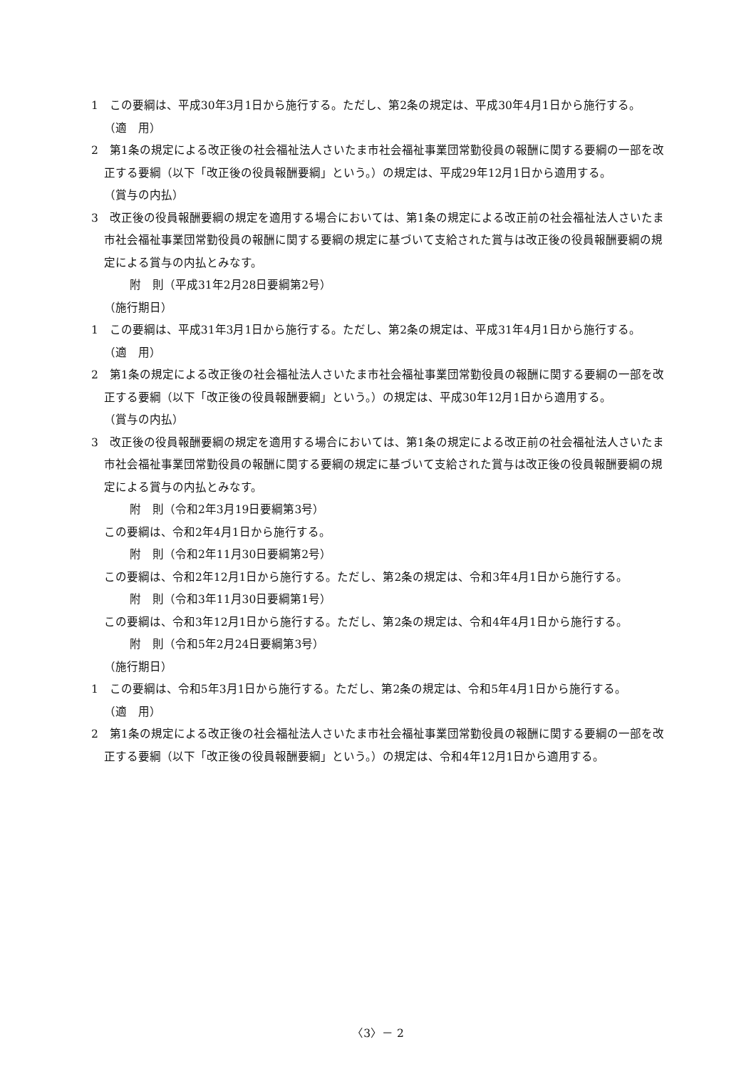1　この要綱は、平成30年3月1日から施行する。ただし、第2条の規定は、平成30年4月1日から施行する。
（適　用）
2　第1条の規定による改正後の社会福祉法人さいたま市社会福祉事業団常勤役員の報酬に関する要綱の一部を改正する要綱（以下「改正後の役員報酬要綱」という。）の規定は、平成29年12月1日から適用する。
（賞与の内払）
3　改正後の役員報酬要綱の規定を適用する場合においては、第1条の規定による改正前の社会福祉法人さいたま市社会福祉事業団常勤役員の報酬に関する要綱の規定に基づいて支給された賞与は改正後の役員報酬要綱の規定による賞与の内払とみなす。
附　則（平成31年2月28日要綱第2号）
（施行期日）
1　この要綱は、平成31年3月1日から施行する。ただし、第2条の規定は、平成31年4月1日から施行する。
（適　用）
2　第1条の規定による改正後の社会福祉法人さいたま市社会福祉事業団常勤役員の報酬に関する要綱の一部を改正する要綱（以下「改正後の役員報酬要綱」という。）の規定は、平成30年12月1日から適用する。
（賞与の内払）
3　改正後の役員報酬要綱の規定を適用する場合においては、第1条の規定による改正前の社会福祉法人さいたま市社会福祉事業団常勤役員の報酬に関する要綱の規定に基づいて支給された賞与は改正後の役員報酬要綱の規定による賞与の内払とみなす。
附　則（令和2年3月19日要綱第3号）
この要綱は、令和2年4月1日から施行する。
附　則（令和2年11月30日要綱第2号）
この要綱は、令和2年12月1日から施行する。ただし、第2条の規定は、令和3年4月1日から施行する。
附　則（令和3年11月30日要綱第1号）
この要綱は、令和3年12月1日から施行する。ただし、第2条の規定は、令和4年4月1日から施行する。
附　則（令和5年2月24日要綱第3号）
（施行期日）
1　この要綱は、令和5年3月1日から施行する。ただし、第2条の規定は、令和5年4月1日から施行する。
（適　用）
2　第1条の規定による改正後の社会福祉法人さいたま市社会福祉事業団常勤役員の報酬に関する要綱の一部を改正する要綱（以下「改正後の役員報酬要綱」という。）の規定は、令和4年12月1日から適用する。
〈3〉－ 2